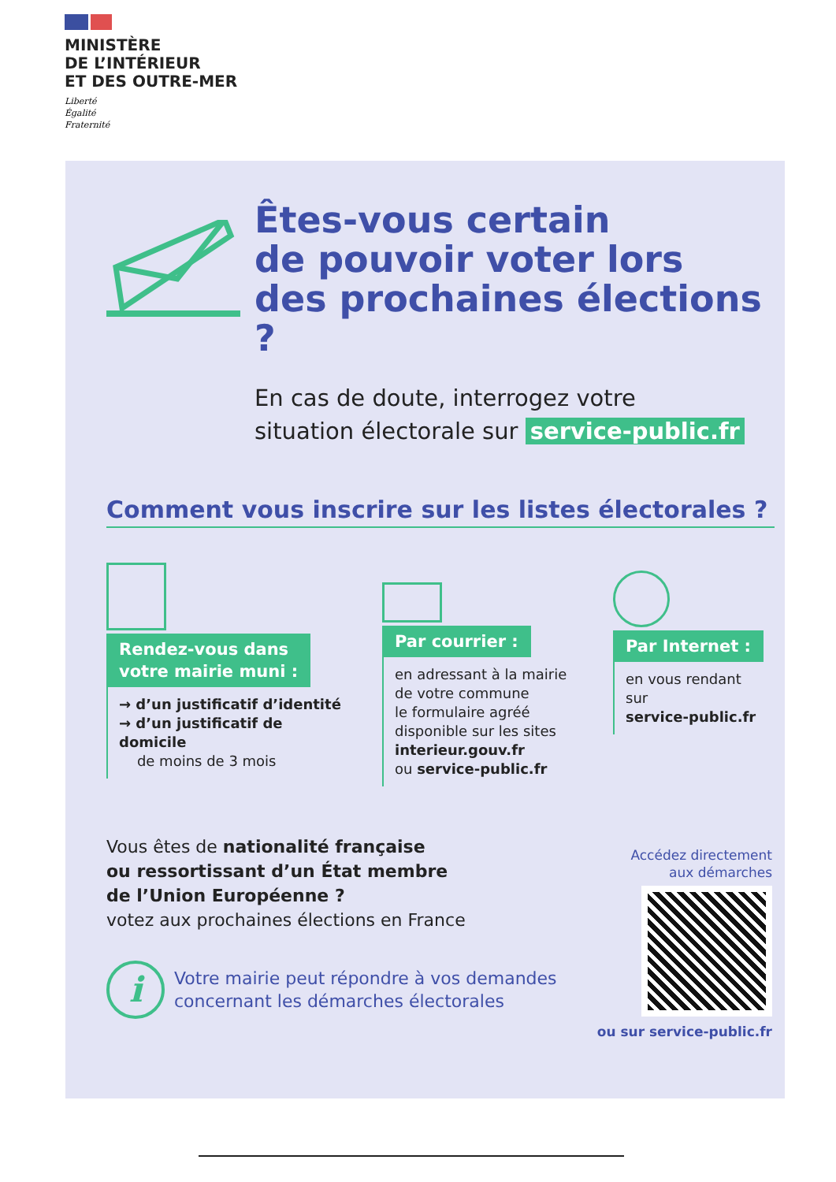MINISTÈRE
DE L’INTÉRIEUR
ET DES OUTRE-MER
Liberté
Égalité
Fraternité
Êtes-vous certain
de pouvoir voter lors
des prochaines élections ?
En cas de doute, interrogez votre
situation électorale sur service-public.fr
Comment vous inscrire sur les listes électorales ?
Rendez-vous dans
votre mairie muni :
→ d’un justificatif d’identité
→ d’un justificatif de domicile
de moins de 3 mois
Par courrier :
en adressant à la mairie
de votre commune
le formulaire agréé
disponible sur les sites
interieur.gouv.fr
ou service-public.fr
Par Internet :
en vous rendant sur
service-public.fr
Vous êtes de nationalité française
ou ressortissant d’un État membre
de l’Union Européenne ?
votez aux prochaines élections en France
i
Votre mairie peut répondre à vos demandes
concernant les démarches électorales
Accédez directement
aux démarches
ou sur service-public.fr